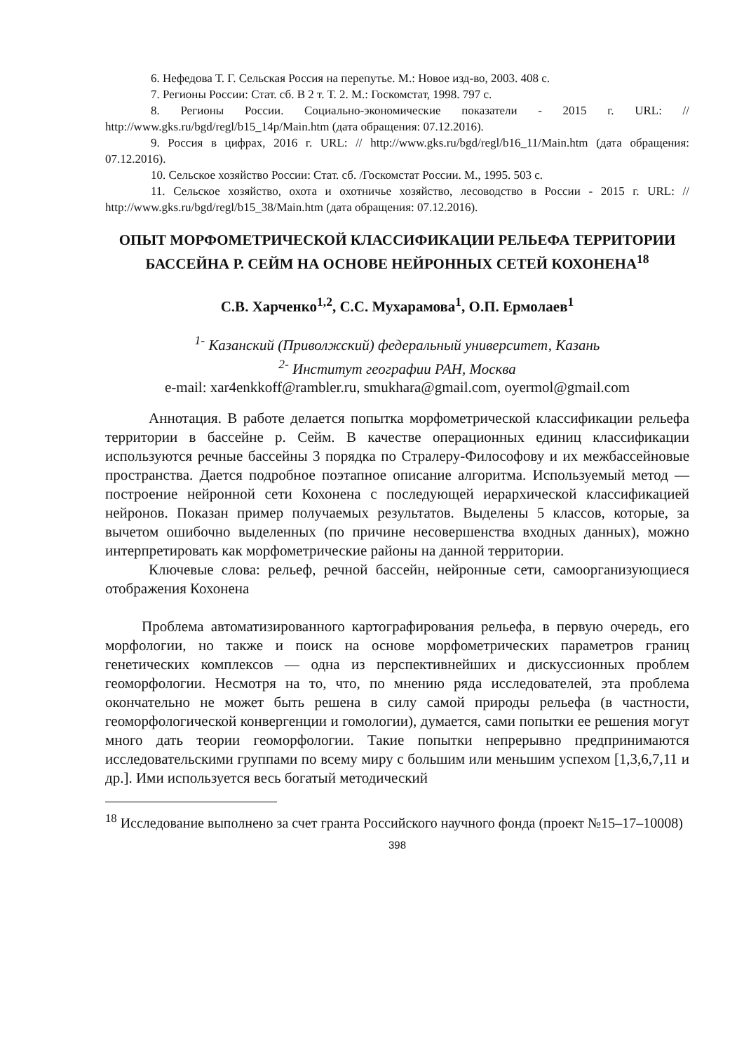6. Нефедова Т. Г. Сельская Россия на перепутье. М.: Новое изд-во, 2003. 408 с.
7. Регионы России: Стат. сб. В 2 т. Т. 2. М.: Госкомстат, 1998. 797 с.
8. Регионы России. Социально-экономические показатели - 2015 г. URL: // http://www.gks.ru/bgd/regl/b15_14p/Main.htm (дата обращения: 07.12.2016).
9. Россия в цифрах, 2016 г. URL: // http://www.gks.ru/bgd/regl/b16_11/Main.htm (дата обращения: 07.12.2016).
10. Сельское хозяйство России: Стат. сб. /Госкомстат России. М., 1995. 503 с.
11. Сельское хозяйство, охота и охотничье хозяйство, лесоводство в России - 2015 г. URL: // http://www.gks.ru/bgd/regl/b15_38/Main.htm (дата обращения: 07.12.2016).
ОПЫТ МОРФОМЕТРИЧЕСКОЙ КЛАССИФИКАЦИИ РЕЛЬЕФА ТЕРРИТОРИИ БАССЕЙНА Р. СЕЙМ НА ОСНОВЕ НЕЙРОННЫХ СЕТЕЙ КОХОНЕНА<sup>18</sup>
С.В. Харченко<sup>1,2</sup>, С.С. Мухарамова<sup>1</sup>, О.П. Ермолаев<sup>1</sup>
<sup>1-</sup> Казанский (Приволжский) федеральный университет, Казань
<sup>2-</sup> Институт географии РАН, Москва
e-mail: xar4enkkoff@rambler.ru, smukhara@gmail.com, oyermol@gmail.com
Аннотация. В работе делается попытка морфометрической классификации рельефа территории в бассейне р. Сейм. В качестве операционных единиц классификации используются речные бассейны 3 порядка по Стралеру-Философову и их межбассейновые пространства. Дается подробное поэтапное описание алгоритма. Используемый метод — построение нейронной сети Кохонена с последующей иерархической классификацией нейронов. Показан пример получаемых результатов. Выделены 5 классов, которые, за вычетом ошибочно выделенных (по причине несовершенства входных данных), можно интерпретировать как морфометрические районы на данной территории.
Ключевые слова: рельеф, речной бассейн, нейронные сети, самоорганизующиеся отображения Кохонена
Проблема автоматизированного картографирования рельефа, в первую очередь, его морфологии, но также и поиск на основе морфометрических параметров границ генетических комплексов — одна из перспективнейших и дискуссионных проблем геоморфологии. Несмотря на то, что, по мнению ряда исследователей, эта проблема окончательно не может быть решена в силу самой природы рельефа (в частности, геоморфологической конвергенции и гомологии), думается, сами попытки ее решения могут много дать теории геоморфологии. Такие попытки непрерывно предпринимаются исследовательскими группами по всему миру с большим или меньшим успехом [1,3,6,7,11 и др.]. Ими используется весь богатый методический
<sup>18</sup> Исследование выполнено за счет гранта Российского научного фонда (проект №15–17–10008)
398